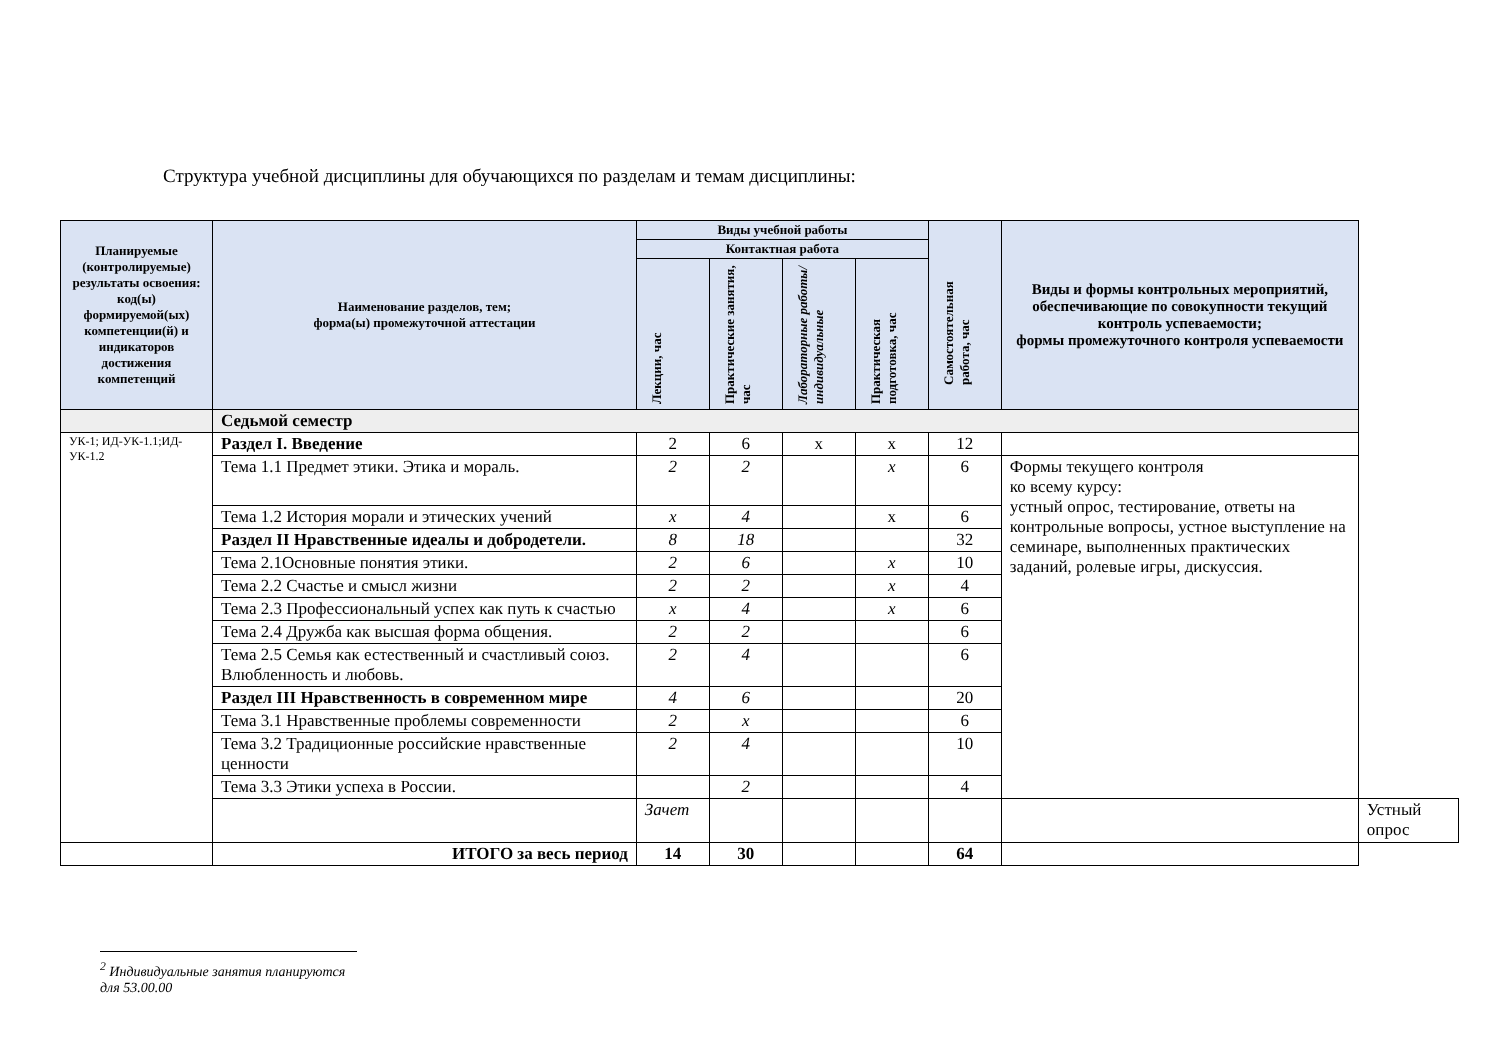Структура учебной дисциплины для обучающихся по разделам и темам дисциплины:
| Планируемые (контролируемые) результаты освоения: код(ы) формируемой(ых) компетенции(й) и индикаторов достижения компетенций | Наименование разделов, тем; форма(ы) промежуточной аттестации | Виды учебной работы | | | | Самостоятельная работа, час | Виды и формы контрольных мероприятий, обеспечивающие по совокупности текущий контроль успеваемости; формы промежуточного контроля успеваемости | |
| --- | --- | --- | --- | --- | --- | --- | --- | --- |
| | | Контактная работа | | | | | | |
| | | Лекции, час | Практические занятия, час | Лабораторные работы/ индивидуальные | Практическая подготовка, час | | | |
| | Седьмой семестр | | | | | | | |
| УК-1; ИД-УК-1.1;ИД-УК-1.2 | Раздел I. Введение | 2 | 6 | х | х | 12 | | |
| | Тема 1.1 Предмет этики. Этика и мораль. | 2 | 2 | | x | 6 | Формы текущего контроля ко всему курсу: устный опрос, тестирование, ответы на контрольные вопросы, устное выступление на семинаре, выполненных практических заданий, ролевые игры, дискуссия. | |
| | Тема 1.2 История морали и этических учений | x | 4 | | х | 6 | | |
| | Раздел II Нравственные идеалы и добродетели. | 8 | 18 | | | 32 | | |
| | Тема 2.1Основные понятия этики. | 2 | 6 | | x | 10 | | |
| | Тема 2.2 Счастье и смысл жизни | 2 | 2 | | x | 4 | | |
| | Тема 2.3 Профессиональный успех как путь к счастью | x | 4 | | x | 6 | | |
| | Тема 2.4 Дружба как высшая форма общения. | 2 | 2 | | | 6 | | |
| | Тема 2.5 Семья как естественный и счастливый союз. Влюбленность и любовь. | 2 | 4 | | | 6 | | |
| | Раздел III Нравственность в современном мире | 4 | 6 | | | 20 | | |
| | Тема 3.1 Нравственные проблемы современности | 2 | x | | | 6 | | |
| | Тема 3.2 Традиционные российские нравственные ценности | 2 | 4 | | | 10 | | |
| | Тема 3.3 Этики успеха в России. | | 2 | | | 4 | | |
| | | Зачет | | | | | | Устный опрос |
| | ИТОГО за весь период | 14 | 30 | | | 64 | | |
<sup>2</sup> Индивидуальные занятия планируются для 53.00.00